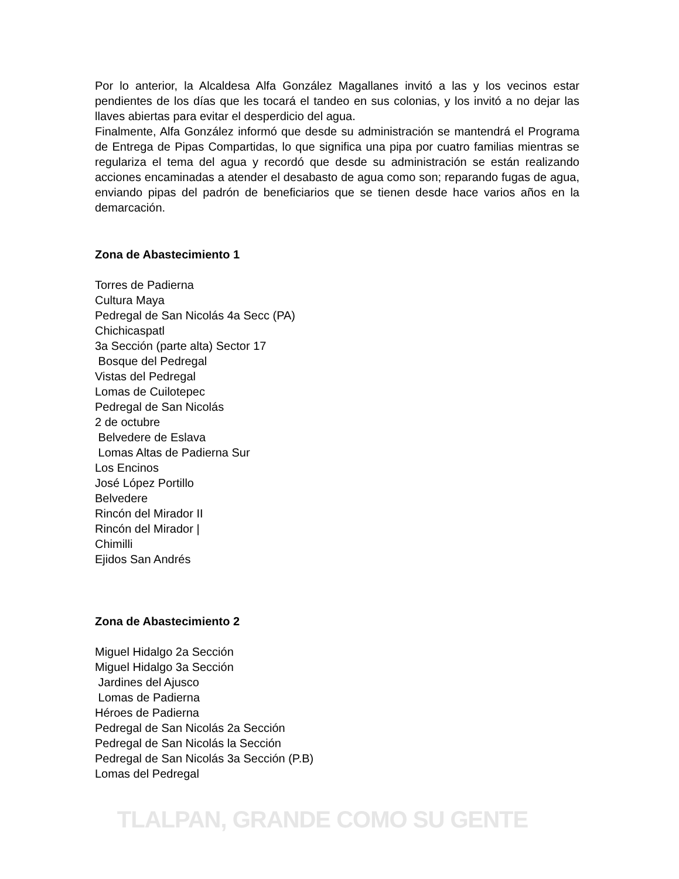Por lo anterior, la Alcaldesa Alfa González Magallanes invitó a las y los vecinos estar pendientes de los días que les tocará el tandeo en sus colonias, y los invitó a no dejar las llaves abiertas para evitar el desperdicio del agua.
Finalmente, Alfa González informó que desde su administración se mantendrá el Programa de Entrega de Pipas Compartidas, lo que significa una pipa por cuatro familias mientras se regulariza el tema del agua y recordó que desde su administración se están realizando acciones encaminadas a atender el desabasto de agua como son; reparando fugas de agua, enviando pipas del padrón de beneficiarios que se tienen desde hace varios años en la demarcación.
Zona de Abastecimiento 1
Torres de Padierna
Cultura Maya
Pedregal de San Nicolás 4a Secc (PA)
Chichicaspatl
3a Sección (parte alta) Sector 17
Bosque del Pedregal
Vistas del Pedregal
Lomas de Cuilotepec
Pedregal de San Nicolás
2 de octubre
Belvedere de Eslava
Lomas Altas de Padierna Sur
Los Encinos
José López Portillo
Belvedere
Rincón del Mirador II
Rincón del Mirador |
Chimilli
Ejidos San Andrés
Zona de Abastecimiento 2
Miguel Hidalgo 2a Sección
Miguel Hidalgo 3a Sección
Jardines del Ajusco
Lomas de Padierna
Héroes de Padierna
Pedregal de San Nicolás 2a Sección
Pedregal de San Nicolás la Sección
Pedregal de San Nicolás 3a Sección (P.B)
Lomas del Pedregal
TLALPAN, GRANDE COMO SU GENTE